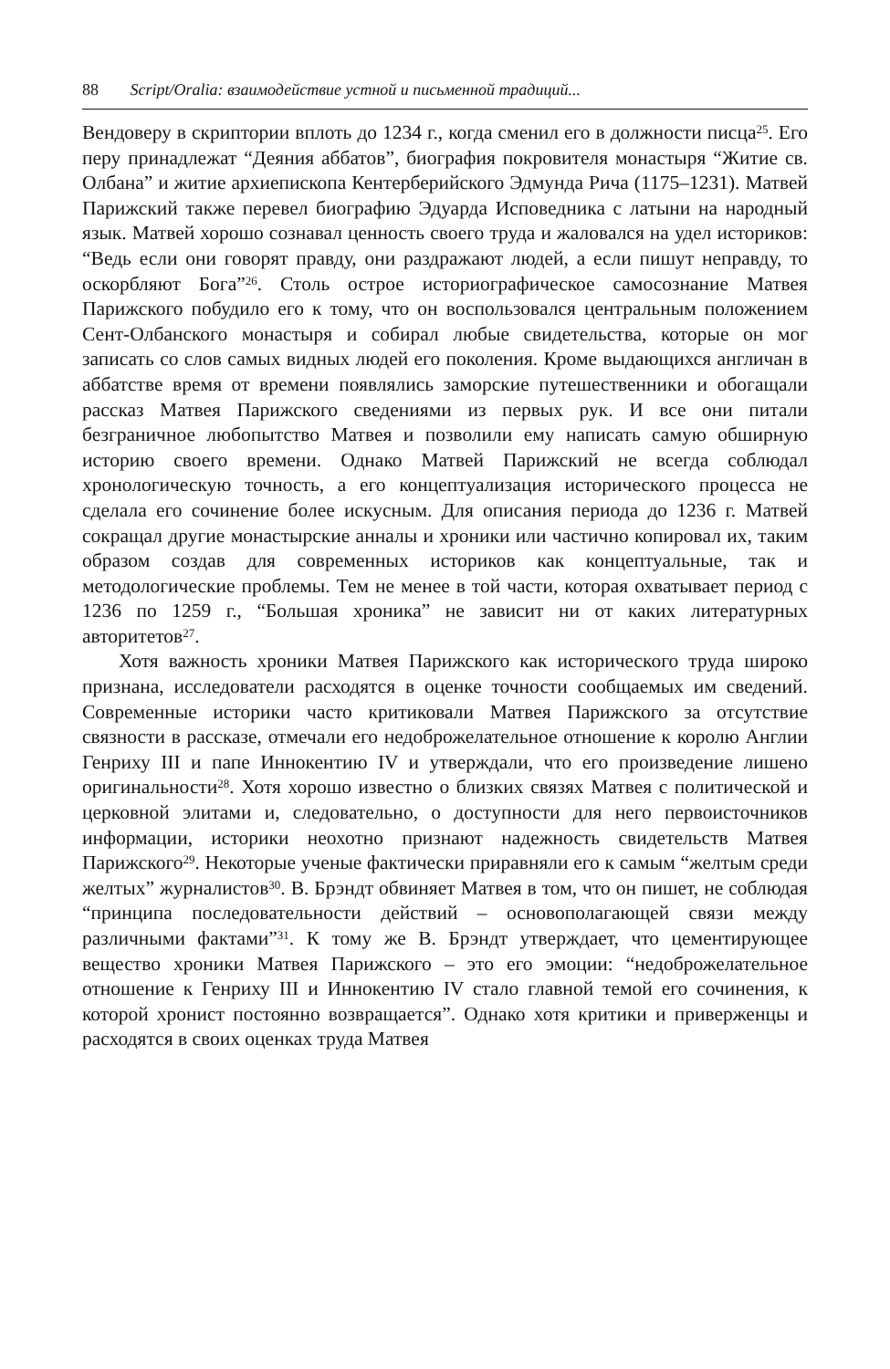88 Script/Oralia: взаимодействие устной и письменной традиций...
Вендоверу в скриптории вплоть до 1234 г., когда сменил его в должности писца<sup>25</sup>. Его перу принадлежат “Деяния аббатов”, биография покровителя монастыря “Житие св. Олбана” и житие архиепископа Кентерберийского Эдмунда Рича (1175–1231). Матвей Парижский также перевел биографию Эдуарда Исповедника с латыни на народный язык. Матвей хорошо сознавал ценность своего труда и жаловался на удел историков: “Ведь если они говорят правду, они раздражают людей, а если пишут неправду, то оскорбляют Бога”<sup>26</sup>. Столь острое историографическое самосознание Матвея Парижского побудило его к тому, что он воспользовался центральным положением Сент-Олбанского монастыря и собирал любые свидетельства, которые он мог записать со слов самых видных людей его поколения. Кроме выдающихся англичан в аббатстве время от времени появлялись заморские путешественники и обогащали рассказ Матвея Парижского сведениями из первых рук. И все они питали безграничное любопытство Матвея и позволили ему написать самую обширную историю своего времени. Однако Матвей Парижский не всегда соблюдал хронологическую точность, а его концептуализация исторического процесса не сделала его сочинение более искусным. Для описания периода до 1236 г. Матвей сокращал другие монастырские анналы и хроники или частично копировал их, таким образом создав для современных историков как концептуальные, так и методологические проблемы. Тем не менее в той части, которая охватывает период с 1236 по 1259 г., “Большая хроника” не зависит ни от каких литературных авторитетов<sup>27</sup>.
Хотя важность хроники Матвея Парижского как исторического труда широко признана, исследователи расходятся в оценке точности сообщаемых им сведений. Современные историки часто критиковали Матвея Парижского за отсутствие связности в рассказе, отмечали его недоброжелательное отношение к королю Англии Генриху III и папе Иннокентию IV и утверждали, что его произведение лишено оригинальности<sup>28</sup>. Хотя хорошо известно о близких связях Матвея с политической и церковной элитами и, следовательно, о доступности для него первоисточников информации, историки неохотно признают надежность свидетельств Матвея Парижского<sup>29</sup>. Некоторые ученые фактически приравняли его к самым “желтым среди желтых” журналистов<sup>30</sup>. В. Брэндт обвиняет Матвея в том, что он пишет, не соблюдая “принципа последовательности действий – основополагающей связи между различными фактами”<sup>31</sup>. К тому же В. Брэндт утверждает, что цементирующее вещество хроники Матвея Парижского – это его эмоции: “недоброжелательное отношение к Генриху III и Иннокентию IV стало главной темой его сочинения, к которой хронист постоянно возвращается”. Однако хотя критики и приверженцы и расходятся в своих оценках труда Матвея